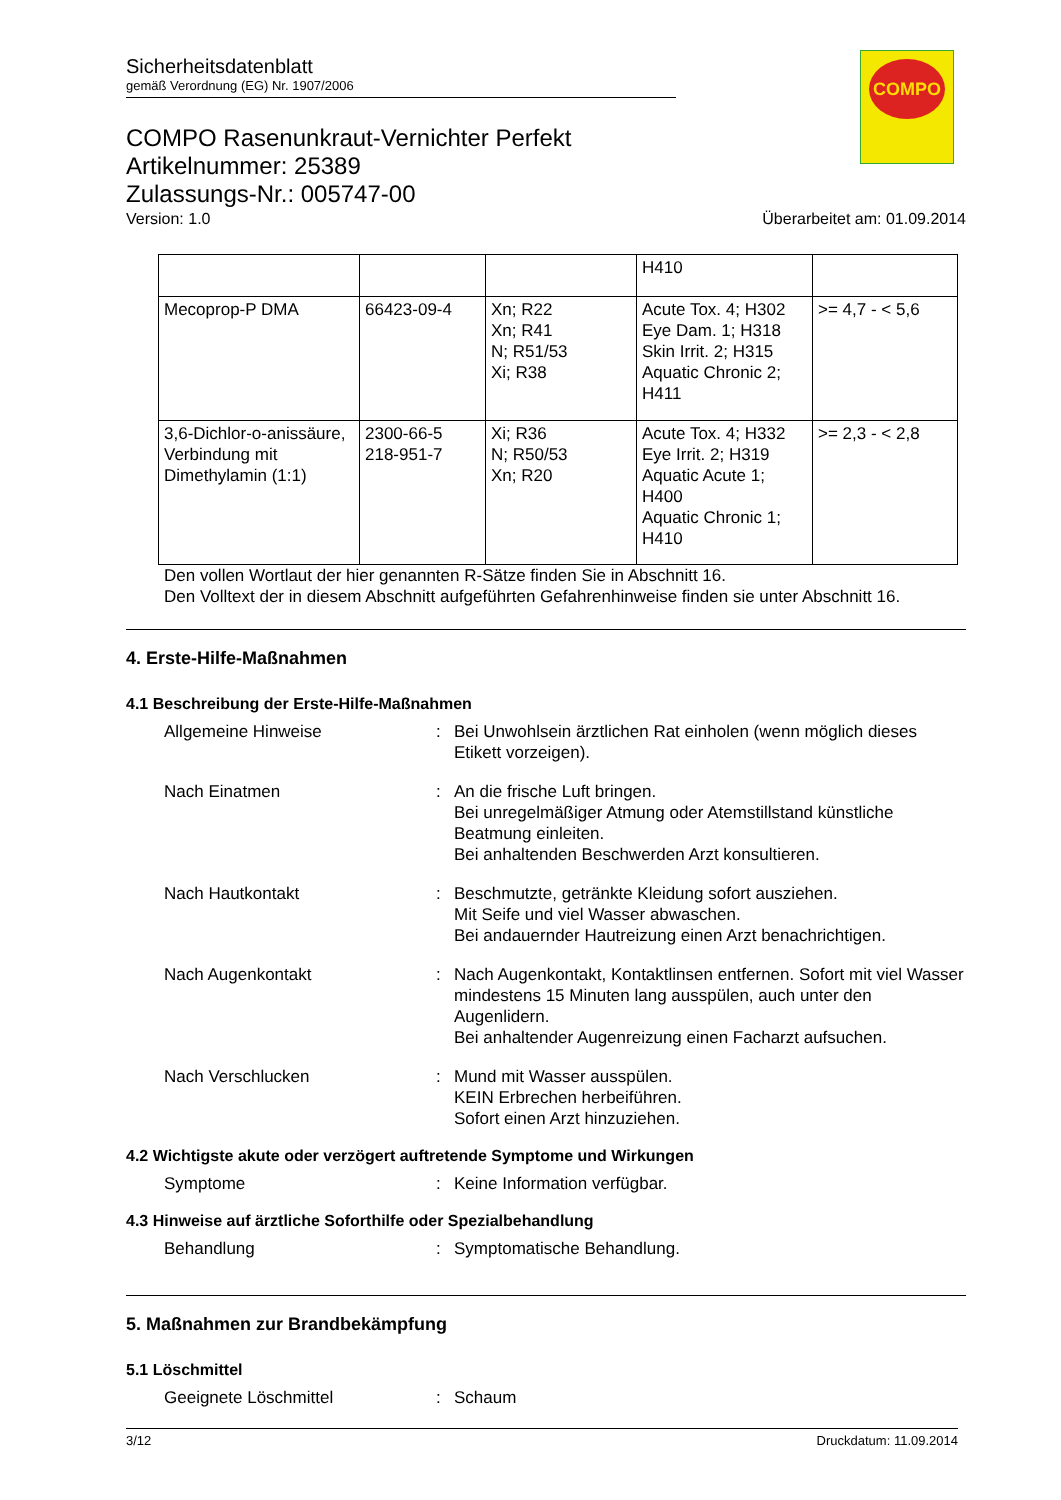COMPO
Sicherheitsdatenblatt
gemäß Verordnung (EG) Nr. 1907/2006
COMPO Rasenunkraut-Vernichter Perfekt
Artikelnummer: 25389
Zulassungs-Nr.: 005747-00
Version: 1.0 Überarbeitet am: 01.09.2014
| | | | H410 | |
| Mecoprop-P DMA | 66423-09-4 | Xn; R22 Xn; R41 N; R51/53 Xi; R38 | Acute Tox. 4; H302 Eye Dam. 1; H318 Skin Irrit. 2; H315 Aquatic Chronic 2; H411 | >= 4,7 - < 5,6 |
| 3,6-Dichlor-o-anissäure, Verbindung mit Dimethylamin (1:1) | 2300-66-5 218-951-7 | Xi; R36 N; R50/53 Xn; R20 | Acute Tox. 4; H332 Eye Irrit. 2; H319 Aquatic Acute 1; H400 Aquatic Chronic 1; H410 | >= 2,3 - < 2,8 |
Den vollen Wortlaut der hier genannten R-Sätze finden Sie in Abschnitt 16.
Den Volltext der in diesem Abschnitt aufgeführten Gefahrenhinweise finden sie unter Abschnitt 16.
4. Erste-Hilfe-Maßnahmen
4.1 Beschreibung der Erste-Hilfe-Maßnahmen
Allgemeine Hinweise : Bei Unwohlsein ärztlichen Rat einholen (wenn möglich dieses Etikett vorzeigen).
Nach Einatmen : An die frische Luft bringen.
Bei unregelmäßiger Atmung oder Atemstillstand künstliche Beatmung einleiten.
Bei anhaltenden Beschwerden Arzt konsultieren.
Nach Hautkontakt : Beschmutzte, getränkte Kleidung sofort ausziehen.
Mit Seife und viel Wasser abwaschen.
Bei andauernder Hautreizung einen Arzt benachrichtigen.
Nach Augenkontakt : Nach Augenkontakt, Kontaktlinsen entfernen. Sofort mit viel Wasser mindestens 15 Minuten lang ausspülen, auch unter den Augenlidern.
Bei anhaltender Augenreizung einen Facharzt aufsuchen.
Nach Verschlucken : Mund mit Wasser ausspülen.
KEIN Erbrechen herbeiführen.
Sofort einen Arzt hinzuziehen.
4.2 Wichtigste akute oder verzögert auftretende Symptome und Wirkungen
Symptome : Keine Information verfügbar.
4.3 Hinweise auf ärztliche Soforthilfe oder Spezialbehandlung
Behandlung : Symptomatische Behandlung.
5. Maßnahmen zur Brandbekämpfung
5.1 Löschmittel
Geeignete Löschmittel : Schaum
3/12 Druckdatum: 11.09.2014